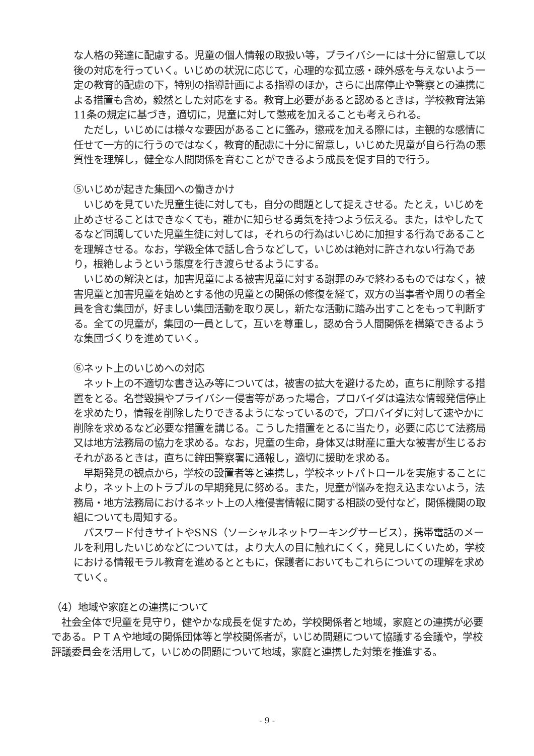な人格の発達に配慮する。児童の個人情報の取扱い等，プライバシーには十分に留意して以後の対応を行っていく。いじめの状況に応じて，心理的な孤立感・疎外感を与えないよう一定の教育的配慮の下，特別の指導計画による指導のほか，さらに出席停止や警察との連携による措置も含め，毅然とした対応をする。教育上必要があると認めるときは，学校教育法第11条の規定に基づき，適切に，児童に対して懲戒を加えることも考えられる。
　ただし，いじめには様々な要因があることに鑑み，懲戒を加える際には，主観的な感情に任せて一方的に行うのではなく，教育的配慮に十分に留意し，いじめた児童が自ら行為の悪質性を理解し，健全な人間関係を育むことができるよう成長を促す目的で行う。
⑤いじめが起きた集団への働きかけ
　いじめを見ていた児童生徒に対しても，自分の問題として捉えさせる。たとえ，いじめを止めさせることはできなくても，誰かに知らせる勇気を持つよう伝える。また，はやしたてるなど同調していた児童生徒に対しては，それらの行為はいじめに加担する行為であることを理解させる。なお，学級全体で話し合うなどして，いじめは絶対に許されない行為であり，根絶しようという態度を行き渡らせるようにする。
　いじめの解決とは，加害児童による被害児童に対する謝罪のみで終わるものではなく，被害児童と加害児童を始めとする他の児童との関係の修復を経て，双方の当事者や周りの者全員を含む集団が，好ましい集団活動を取り戻し，新たな活動に踏み出すことをもって判断する。全ての児童が，集団の一員として，互いを尊重し，認め合う人間関係を構築できるような集団づくりを進めていく。
⑥ネット上のいじめへの対応
　ネット上の不適切な書き込み等については，被害の拡大を避けるため，直ちに削除する措置をとる。名誉毀損やプライバシー侵害等があった場合，プロバイダは違法な情報発信停止を求めたり，情報を削除したりできるようになっているので，プロバイダに対して速やかに削除を求めるなど必要な措置を講じる。こうした措置をとるに当たり，必要に応じて法務局又は地方法務局の協力を求める。なお，児童の生命，身体又は財産に重大な被害が生じるおそれがあるときは，直ちに鉾田警察署に通報し，適切に援助を求める。
　早期発見の観点から，学校の設置者等と連携し，学校ネットパトロールを実施することにより，ネット上のトラブルの早期発見に努める。また，児童が悩みを抱え込まないよう，法務局・地方法務局におけるネット上の人権侵害情報に関する相談の受付など，関係機関の取組についても周知する。
　パスワード付きサイトやSNS（ソーシャルネットワーキングサービス），携帯電話のメールを利用したいじめなどについては，より大人の目に触れにくく，発見しにくいため，学校における情報モラル教育を進めるとともに，保護者においてもこれらについての理解を求めていく。
（4）地域や家庭との連携について
　社会全体で児童を見守り，健やかな成長を促すため，学校関係者と地域，家庭との連携が必要である。ＰＴＡや地域の関係団体等と学校関係者が，いじめ問題について協議する会議や，学校評議委員会を活用して，いじめの問題について地域，家庭と連携した対策を推進する。
- 9 -